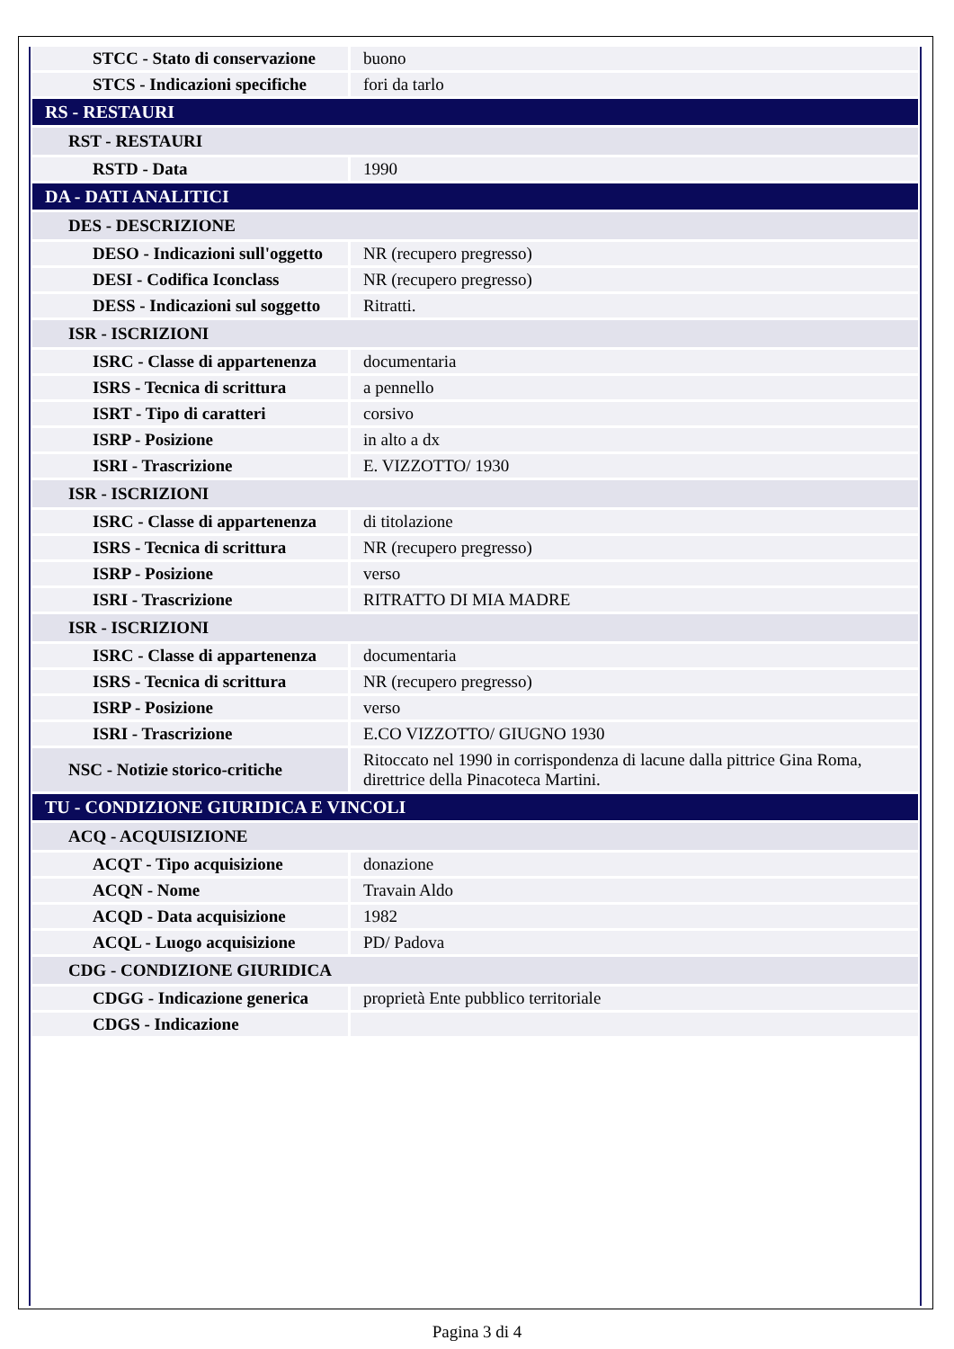| STCC - Stato di conservazione | buono |
| STCS - Indicazioni specifiche | fori da tarlo |
| RS - RESTAURI | |
| RST - RESTAURI | |
| RSTD - Data | 1990 |
| DA - DATI ANALITICI | |
| DES - DESCRIZIONE | |
| DESO - Indicazioni sull'oggetto | NR (recupero pregresso) |
| DESI - Codifica Iconclass | NR (recupero pregresso) |
| DESS - Indicazioni sul soggetto | Ritratti. |
| ISR - ISCRIZIONI | |
| ISRC - Classe di appartenenza | documentaria |
| ISRS - Tecnica di scrittura | a pennello |
| ISRT - Tipo di caratteri | corsivo |
| ISRP - Posizione | in alto a dx |
| ISRI - Trascrizione | E. VIZZOTTO/ 1930 |
| ISR - ISCRIZIONI | |
| ISRC - Classe di appartenenza | di titolazione |
| ISRS - Tecnica di scrittura | NR (recupero pregresso) |
| ISRP - Posizione | verso |
| ISRI - Trascrizione | RITRATTO DI MIA MADRE |
| ISR - ISCRIZIONI | |
| ISRC - Classe di appartenenza | documentaria |
| ISRS - Tecnica di scrittura | NR (recupero pregresso) |
| ISRP - Posizione | verso |
| ISRI - Trascrizione | E.CO VIZZOTTO/ GIUGNO 1930 |
| NSC - Notizie storico-critiche | Ritoccato nel 1990 in corrispondenza di lacune dalla pittrice Gina Roma, direttrice della Pinacoteca Martini. |
| TU - CONDIZIONE GIURIDICA E VINCOLI | |
| ACQ - ACQUISIZIONE | |
| ACQT - Tipo acquisizione | donazione |
| ACQN - Nome | Travain Aldo |
| ACQD - Data acquisizione | 1982 |
| ACQL - Luogo acquisizione | PD/ Padova |
| CDG - CONDIZIONE GIURIDICA | |
| CDGG - Indicazione generica | proprietà Ente pubblico territoriale |
| CDGS - Indicazione | |
Pagina 3 di 4